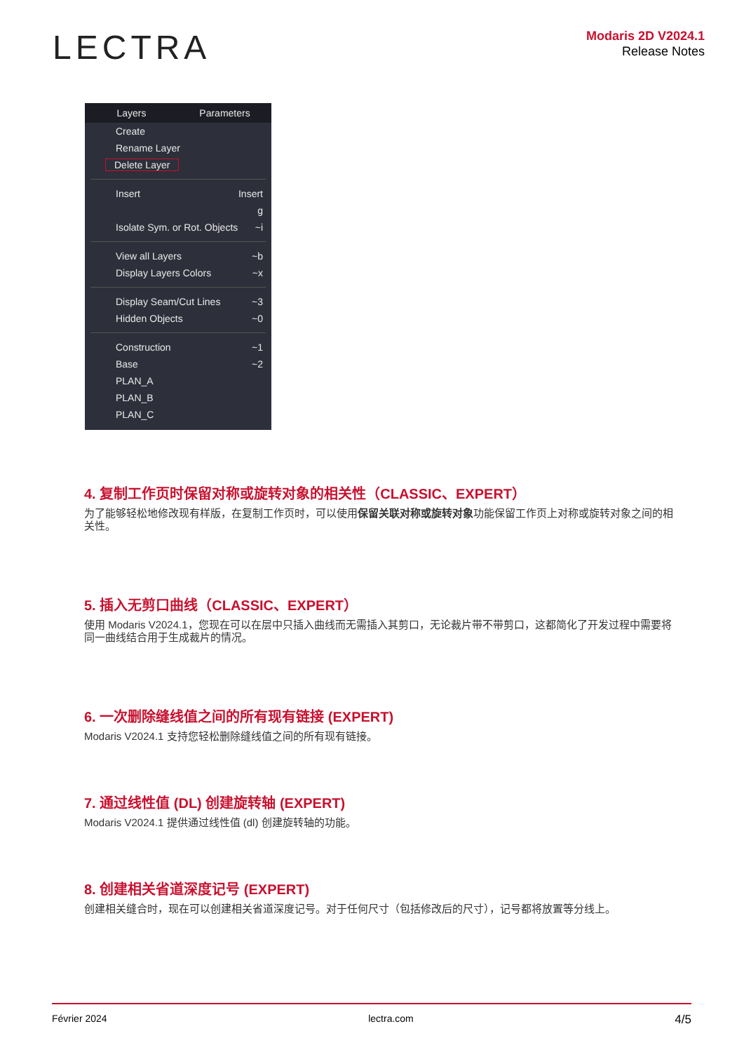LECTRA
Modaris 2D V2024.1
Release Notes
Layers Parameters
Create
Rename Layer
Delete Layer
Insert Insert
g
Isolate Sym. or Rot. Objects ~i
View all Layers ~b
Display Layers Colors ~x
Display Seam/Cut Lines ~3
Hidden Objects ~0
Construction ~1
Base ~2
PLAN_A
PLAN_B
PLAN_C
4. 复制工作页时保留对称或旋转对象的相关性（CLASSIC、EXPERT）
为了能够轻松地修改现有样版，在复制工作页时，可以使用保留关联对称或旋转对象功能保留工作页上对称或旋转对象之间的相关性。
5. 插入无剪口曲线（CLASSIC、EXPERT）
使用 Modaris V2024.1，您现在可以在层中只插入曲线而无需插入其剪口，无论裁片带不带剪口，这都简化了开发过程中需要将同一曲线结合用于生成裁片的情况。
6. 一次删除缝线值之间的所有现有链接 (EXPERT)
Modaris V2024.1 支持您轻松删除缝线值之间的所有现有链接。
7. 通过线性值 (DL) 创建旋转轴 (EXPERT)
Modaris V2024.1 提供通过线性值 (dl) 创建旋转轴的功能。
8. 创建相关省道深度记号 (EXPERT)
创建相关缝合时，现在可以创建相关省道深度记号。对于任何尺寸（包括修改后的尺寸），记号都将放置等分线上。
Février 2024 lectra.com 4/5